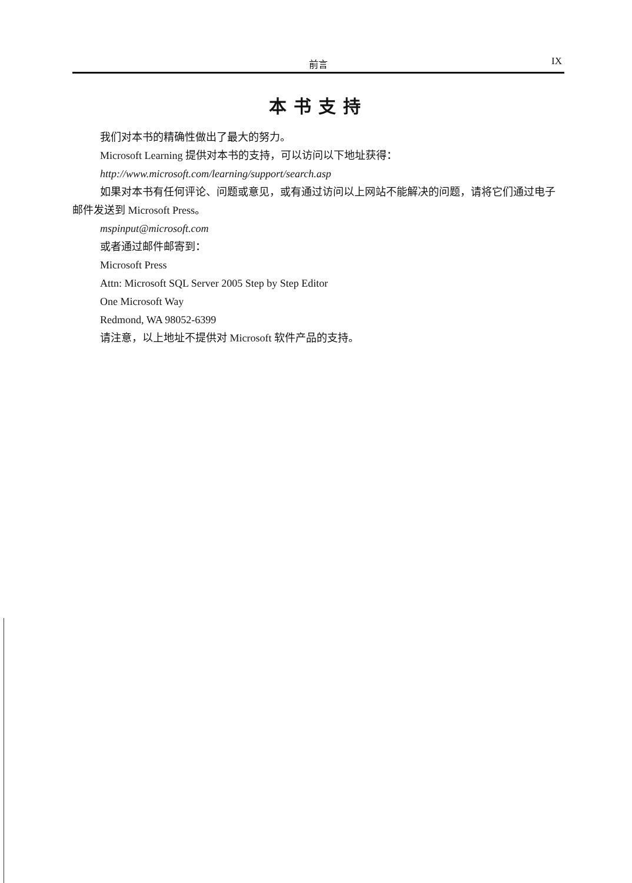前言 IX
本书支持
我们对本书的精确性做出了最大的努力。
Microsoft Learning 提供对本书的支持，可以访问以下地址获得：
http://www.microsoft.com/learning/support/search.asp
如果对本书有任何评论、问题或意见，或有通过访问以上网站不能解决的问题，请将它们通过电子邮件发送到 Microsoft Press。
mspinput@microsoft.com
或者通过邮件邮寄到：
Microsoft Press
Attn: Microsoft SQL Server 2005 Step by Step Editor
One Microsoft Way
Redmond, WA 98052-6399
请注意，以上地址不提供对 Microsoft 软件产品的支持。